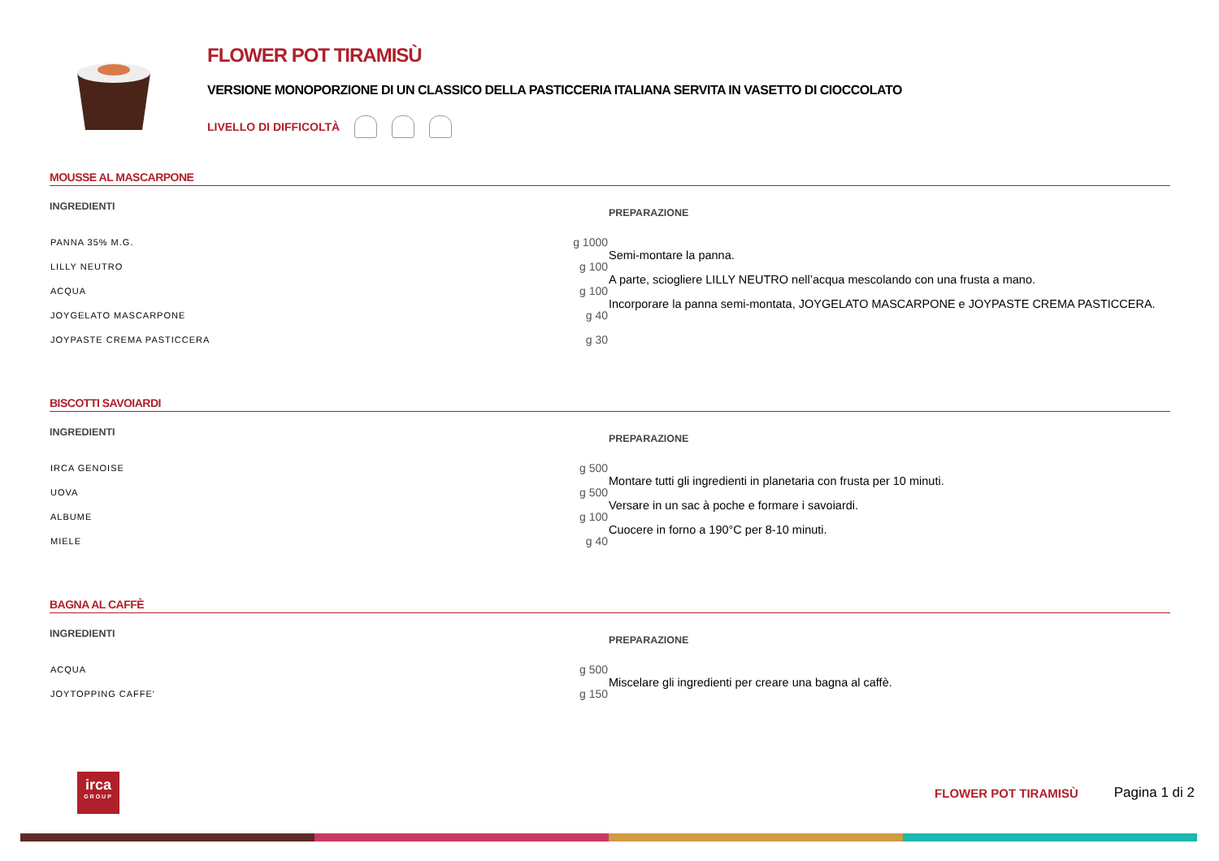FLOWER POT TIRAMISÙ
VERSIONE MONOPORZIONE DI UN CLASSICO DELLA PASTICCERIA ITALIANA SERVITA IN VASETTO DI CIOCCOLATO
LIVELLO DI DIFFICOLTÀ
MOUSSE AL MASCARPONE
INGREDIENTI
| PANNA 35% M.G. | g 1000 |
| LILLY NEUTRO | g 100 |
| ACQUA | g 100 |
| JOYGELATO MASCARPONE | g 40 |
| JOYPASTE CREMA PASTICCERA | g 30 |
PREPARAZIONE
Semi-montare la panna.
A parte, sciogliere LILLY NEUTRO nell’acqua mescolando con una frusta a mano.
Incorporare la panna semi-montata, JOYGELATO MASCARPONE e JOYPASTE CREMA PASTICCERA.
BISCOTTI SAVOIARDI
INGREDIENTI
| IRCA GENOISE | g 500 |
| UOVA | g 500 |
| ALBUME | g 100 |
| MIELE | g 40 |
PREPARAZIONE
Montare tutti gli ingredienti in planetaria con frusta per 10 minuti.
Versare in un sac à poche e formare i savoiardi.
Cuocere in forno a 190°C per 8-10 minuti.
BAGNA AL CAFFÈ
INGREDIENTI
| ACQUA | g 500 |
| JOYTOPPING CAFFE' | g 150 |
PREPARAZIONE
Miscelare gli ingredienti per creare una bagna al caffè.
irca
GROUP
FLOWER POT TIRAMISÙ Pagina 1 di 2